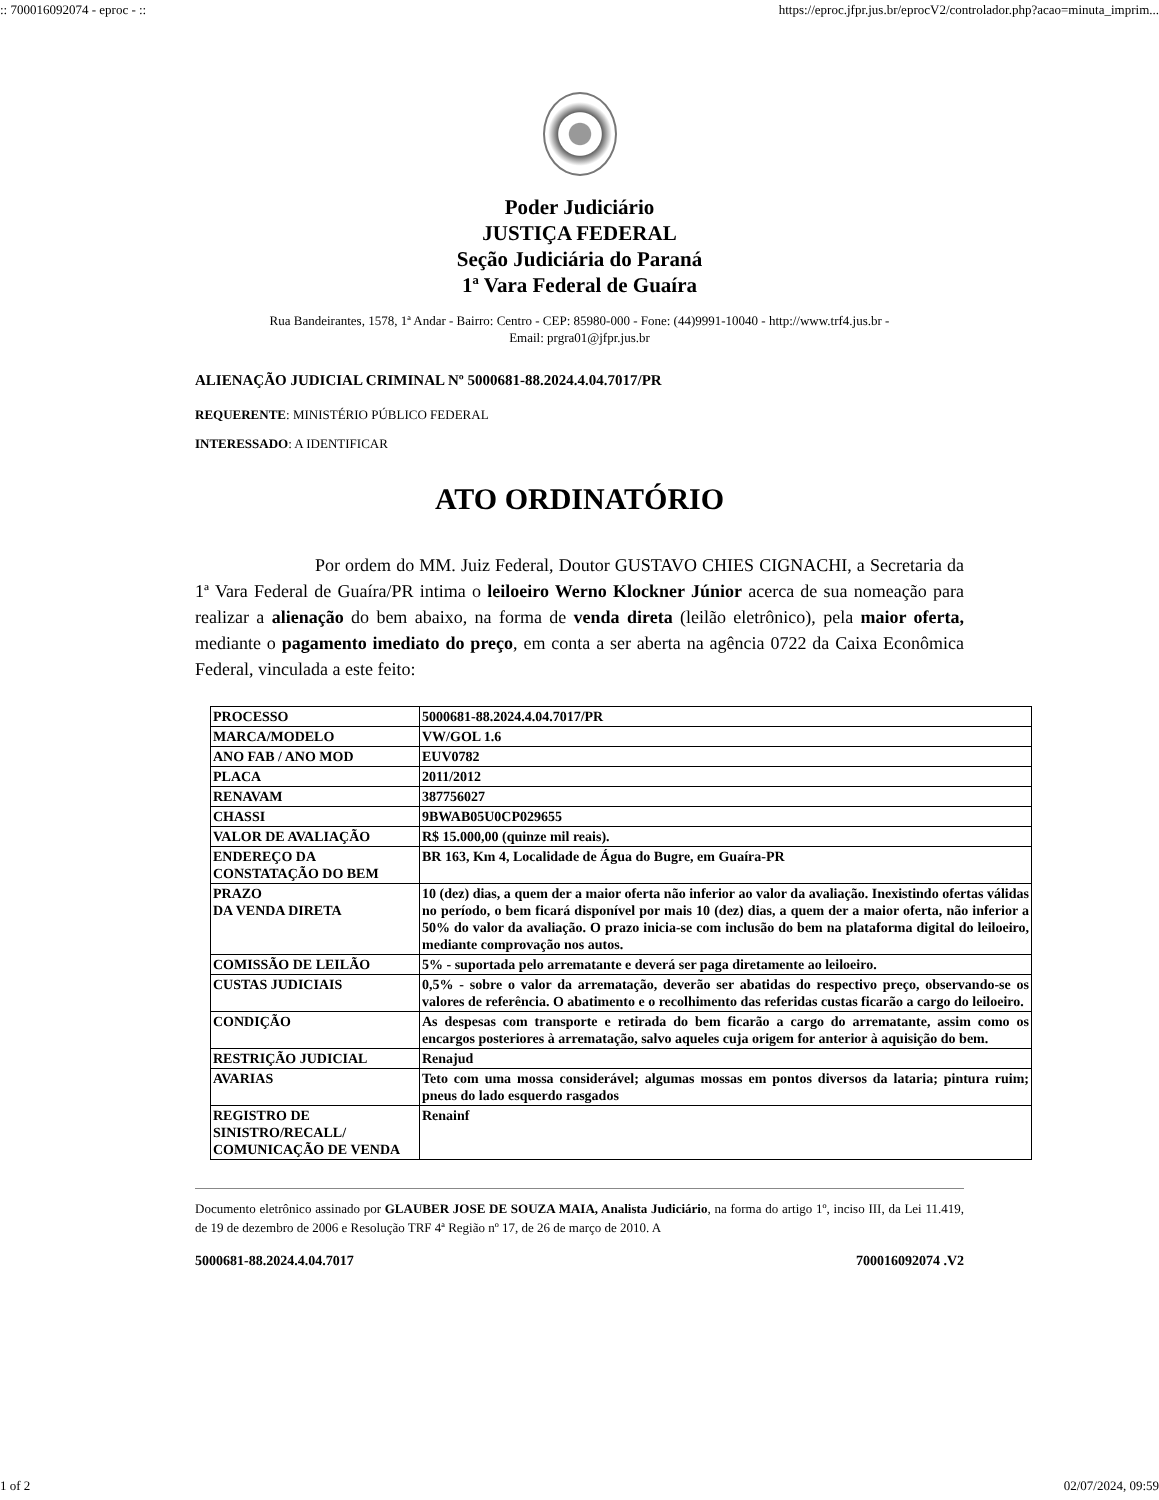:: 700016092074 - eproc - :: https://eproc.jfpr.jus.br/eprocV2/controlador.php?acao=minuta_imprim...
Poder Judiciário
JUSTIÇA FEDERAL
Seção Judiciária do Paraná
1ª Vara Federal de Guaíra
Rua Bandeirantes, 1578, 1ª Andar - Bairro: Centro - CEP: 85980-000 - Fone: (44)9991-10040 - http://www.trf4.jus.br -
Email: prgra01@jfpr.jus.br
ALIENAÇÃO JUDICIAL CRIMINAL Nº 5000681-88.2024.4.04.7017/PR
REQUERENTE: MINISTÉRIO PÚBLICO FEDERAL
INTERESSADO: A IDENTIFICAR
ATO ORDINATÓRIO
Por ordem do MM. Juiz Federal, Doutor GUSTAVO CHIES CIGNACHI, a Secretaria da 1ª Vara Federal de Guaíra/PR intima o leiloeiro Werno Klockner Júnior acerca de sua nomeação para realizar a alienação do bem abaixo, na forma de venda direta (leilão eletrônico), pela maior oferta, mediante o pagamento imediato do preço, em conta a ser aberta na agência 0722 da Caixa Econômica Federal, vinculada a este feito:
| PROCESSO | 5000681-88.2024.4.04.7017/PR |
| MARCA/MODELO | VW/GOL 1.6 |
| ANO FAB / ANO MOD | EUV0782 |
| PLACA | 2011/2012 |
| RENAVAM | 387756027 |
| CHASSI | 9BWAB05U0CP029655 |
| VALOR DE AVALIAÇÃO | R$ 15.000,00 (quinze mil reais). |
| ENDEREÇO DA CONSTATAÇÃO DO BEM | BR 163, Km 4, Localidade de Água do Bugre, em Guaíra-PR |
| PRAZO DA VENDA DIRETA | 10 (dez) dias, a quem der a maior oferta não inferior ao valor da avaliação. Inexistindo ofertas válidas no período, o bem ficará disponível por mais 10 (dez) dias, a quem der a maior oferta, não inferior a 50% do valor da avaliação. O prazo inicia-se com inclusão do bem na plataforma digital do leiloeiro, mediante comprovação nos autos. |
| COMISSÃO DE LEILÃO | 5% - suportada pelo arrematante e deverá ser paga diretamente ao leiloeiro. |
| CUSTAS JUDICIAIS | 0,5% - sobre o valor da arrematação, deverão ser abatidas do respectivo preço, observando-se os valores de referência. O abatimento e o recolhimento das referidas custas ficarão a cargo do leiloeiro. |
| CONDIÇÃO | As despesas com transporte e retirada do bem ficarão a cargo do arrematante, assim como os encargos posteriores à arrematação, salvo aqueles cuja origem for anterior à aquisição do bem. |
| RESTRIÇÃO JUDICIAL | Renajud |
| AVARIAS | Teto com uma mossa considerável; algumas mossas em pontos diversos da lataria; pintura ruim; pneus do lado esquerdo rasgados |
| REGISTRO DE SINISTRO/RECALL/ COMUNICAÇÃO DE VENDA | Renainf |
Documento eletrônico assinado por GLAUBER JOSE DE SOUZA MAIA, Analista Judiciário, na forma do artigo 1º, inciso III, da Lei 11.419, de 19 de dezembro de 2006 e Resolução TRF 4ª Região nº 17, de 26 de março de 2010. A
5000681-88.2024.4.04.7017 700016092074 .V2
1 of 2 02/07/2024, 09:59